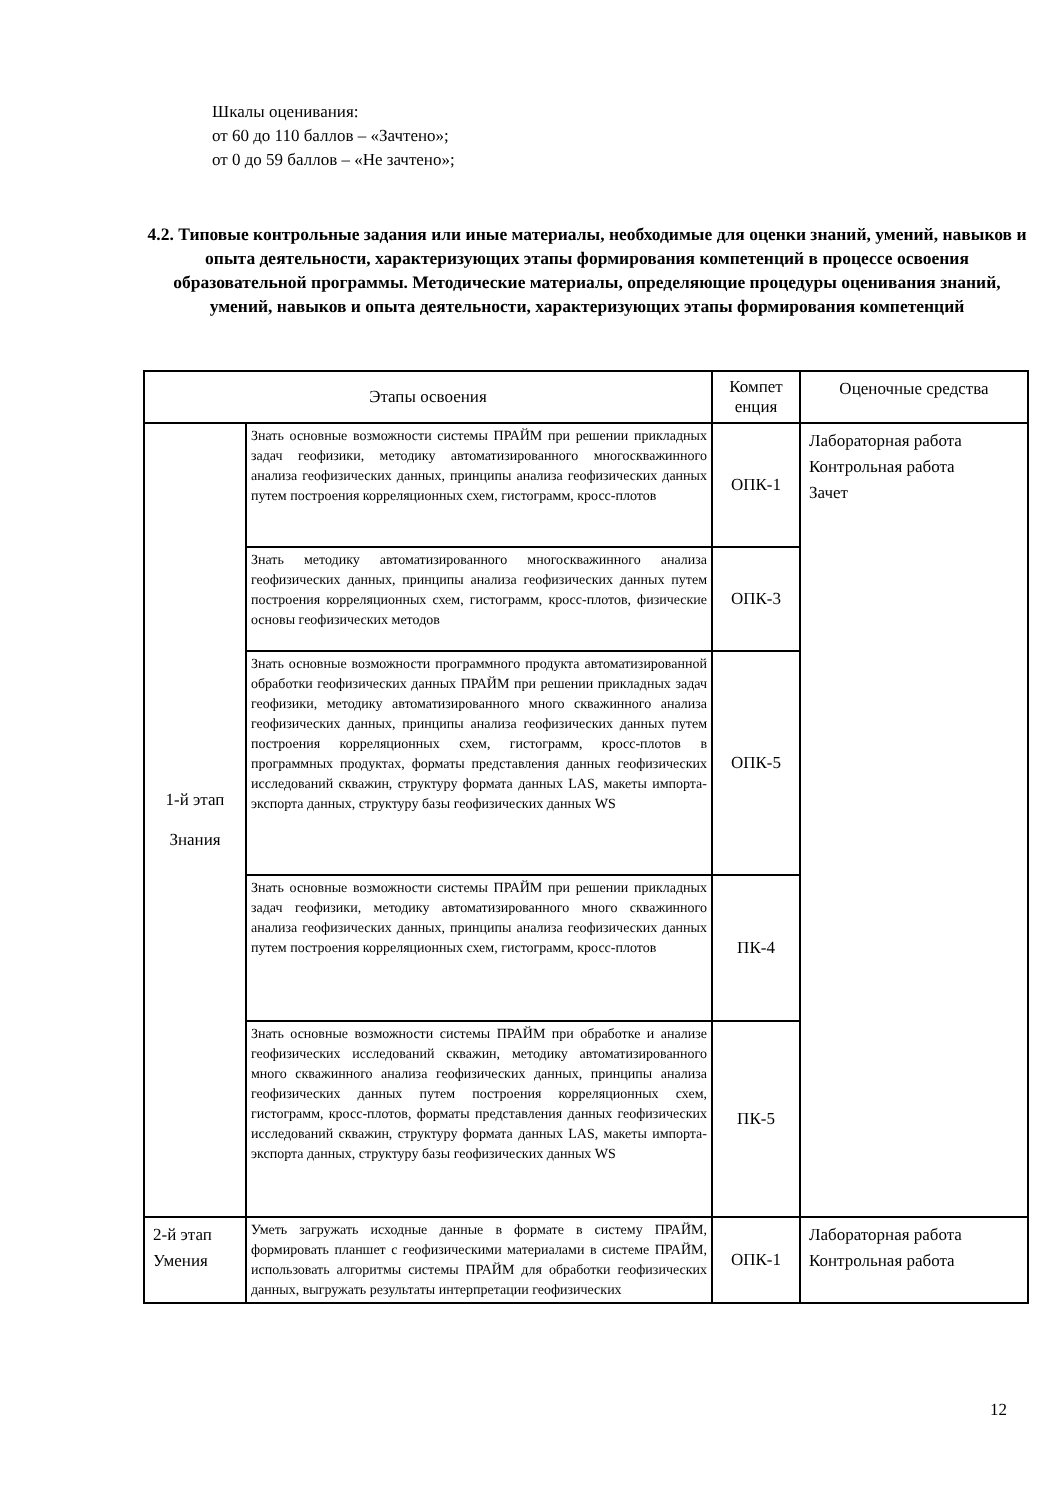Шкалы оценивания:
от 60 до 110 баллов – «Зачтено»;
от 0 до 59 баллов – «Не зачтено»;
4.2. Типовые контрольные задания или иные материалы, необходимые для оценки знаний, умений, навыков и опыта деятельности, характеризующих этапы формирования компетенций в процессе освоения образовательной программы. Методические материалы, определяющие процедуры оценивания знаний, умений, навыков и опыта деятельности, характеризующих этапы формирования компетенций
| Этапы освоения | | Компет енция | Оценочные средства |
| --- | --- | --- | --- |
| 1-й этап Знания | Знать основные возможности системы ПРАЙМ при решении прикладных задач геофизики, методику автоматизированного многоскважинного анализа геофизических данных, принципы анализа геофизических данных путем построения корреляционных схем, гистограмм, кросс-плотов | ОПК-1 | Лабораторная работа Контрольная работа Зачет |
| | Знать методику автоматизированного многоскважинного анализа геофизических данных, принципы анализа геофизических данных путем построения корреляционных схем, гистограмм, кросс-плотов, физические основы геофизических методов | ОПК-3 | |
| | Знать основные возможности программного продукта автоматизированной обработки геофизических данных ПРАЙМ при решении прикладных задач геофизики, методику автоматизированного много скважинного анализа геофизических данных, принципы анализа геофизических данных путем построения корреляционных схем, гистограмм, кросс-плотов в программных продуктах, форматы представления данных геофизических исследований скважин, структуру формата данных LAS, макеты импорта-экспорта данных, структуру базы геофизических данных WS | ОПК-5 | |
| | Знать основные возможности системы ПРАЙМ при решении прикладных задач геофизики, методику автоматизированного много скважинного анализа геофизических данных, принципы анализа геофизических данных путем построения корреляционных схем, гистограмм, кросс-плотов | ПК-4 | |
| | Знать основные возможности системы ПРАЙМ при обработке и анализе геофизических исследований скважин, методику автоматизированного много скважинного анализа геофизических данных, принципы анализа геофизических данных путем построения корреляционных схем, гистограмм, кросс-плотов, форматы представления данных геофизических исследований скважин, структуру формата данных LAS, макеты импорта-экспорта данных, структуру базы геофизических данных WS | ПК-5 | |
| 2-й этап Умения | Уметь загружать исходные данные в формате в систему ПРАЙМ, формировать планшет с геофизическими материалами в системе ПРАЙМ, использовать алгоритмы системы ПРАЙМ для обработки геофизических данных, выгружать результаты интерпретации геофизических | ОПК-1 | Лабораторная работа Контрольная работа |
12